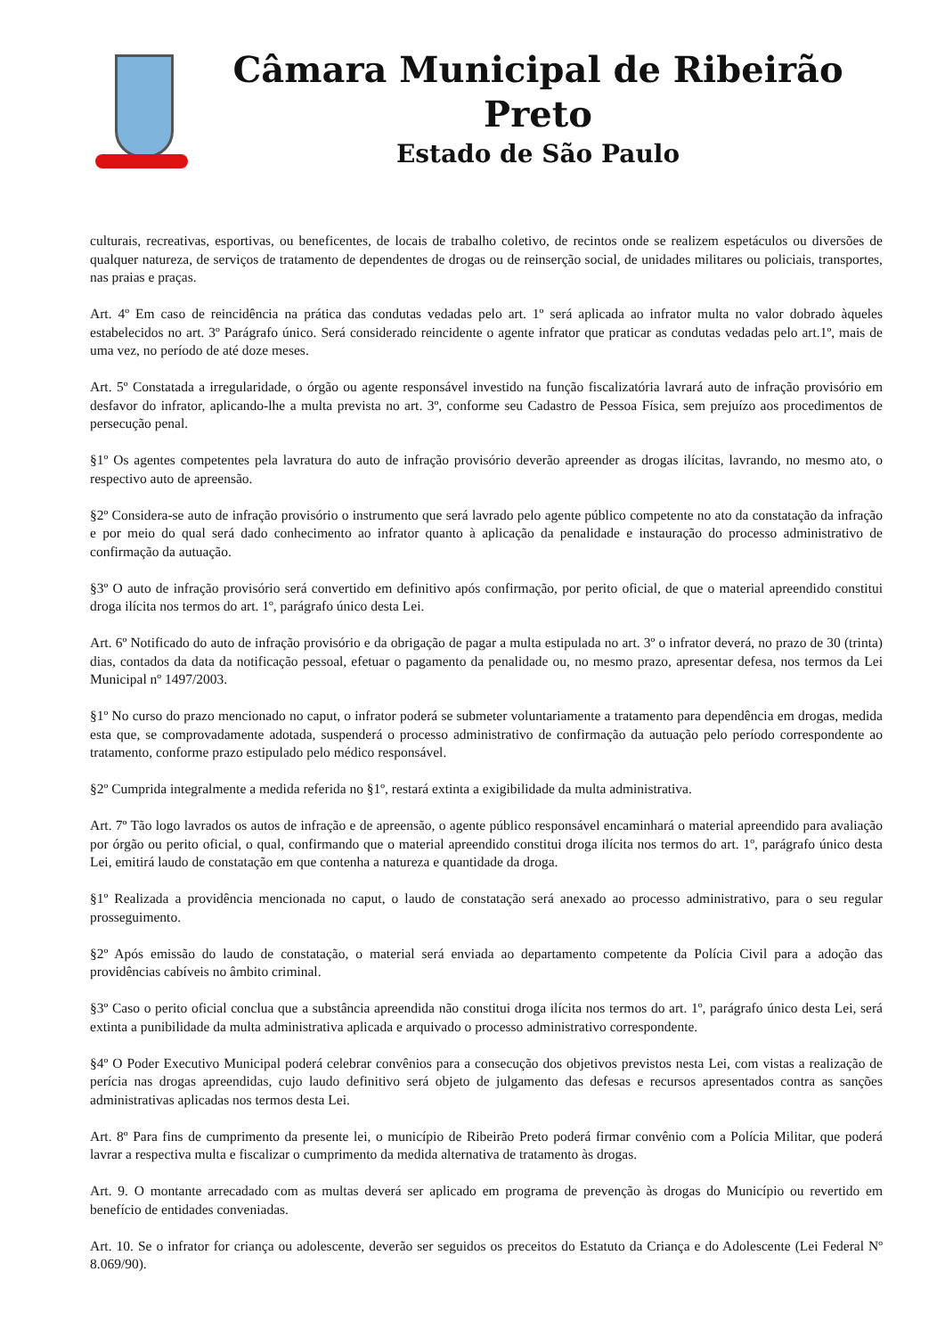Câmara Municipal de Ribeirão Preto
Estado de São Paulo
culturais, recreativas, esportivas, ou beneficentes, de locais de trabalho coletivo, de recintos onde se realizem espetáculos ou diversões de qualquer natureza, de serviços de tratamento de dependentes de drogas ou de reinserção social, de unidades militares ou policiais, transportes, nas praias e praças.
Art. 4º Em caso de reincidência na prática das condutas vedadas pelo art. 1º será aplicada ao infrator multa no valor dobrado àqueles estabelecidos no art. 3º Parágrafo único. Será considerado reincidente o agente infrator que praticar as condutas vedadas pelo art.1º, mais de uma vez, no período de até doze meses.
Art. 5º Constatada a irregularidade, o órgão ou agente responsável investido na função fiscalizatória lavrará auto de infração provisório em desfavor do infrator, aplicando-lhe a multa prevista no art. 3º, conforme seu Cadastro de Pessoa Física, sem prejuízo aos procedimentos de persecução penal.
§1º Os agentes competentes pela lavratura do auto de infração provisório deverão apreender as drogas ilícitas, lavrando, no mesmo ato, o respectivo auto de apreensão.
§2º Considera-se auto de infração provisório o instrumento que será lavrado pelo agente público competente no ato da constatação da infração e por meio do qual será dado conhecimento ao infrator quanto à aplicação da penalidade e instauração do processo administrativo de confirmação da autuação.
§3º O auto de infração provisório será convertido em definitivo após confirmação, por perito oficial, de que o material apreendido constitui droga ilícita nos termos do art. 1º, parágrafo único desta Lei.
Art. 6º Notificado do auto de infração provisório e da obrigação de pagar a multa estipulada no art. 3º o infrator deverá, no prazo de 30 (trinta) dias, contados da data da notificação pessoal, efetuar o pagamento da penalidade ou, no mesmo prazo, apresentar defesa, nos termos da Lei Municipal nº 1497/2003.
§1º No curso do prazo mencionado no caput, o infrator poderá se submeter voluntariamente a tratamento para dependência em drogas, medida esta que, se comprovadamente adotada, suspenderá o processo administrativo de confirmação da autuação pelo período correspondente ao tratamento, conforme prazo estipulado pelo médico responsável.
§2º Cumprida integralmente a medida referida no §1º, restará extinta a exigibilidade da multa administrativa.
Art. 7º Tão logo lavrados os autos de infração e de apreensão, o agente público responsável encaminhará o material apreendido para avaliação por órgão ou perito oficial, o qual, confirmando que o material apreendido constitui droga ilícita nos termos do art. 1º, parágrafo único desta Lei, emitirá laudo de constatação em que contenha a natureza e quantidade da droga.
§1º Realizada a providência mencionada no caput, o laudo de constatação será anexado ao processo administrativo, para o seu regular prosseguimento.
§2º Após emissão do laudo de constatação, o material será enviada ao departamento competente da Polícia Civil para a adoção das providências cabíveis no âmbito criminal.
§3º Caso o perito oficial conclua que a substância apreendida não constitui droga ilícita nos termos do art. 1º, parágrafo único desta Lei, será extinta a punibilidade da multa administrativa aplicada e arquivado o processo administrativo correspondente.
§4º O Poder Executivo Municipal poderá celebrar convênios para a consecução dos objetivos previstos nesta Lei, com vistas a realização de perícia nas drogas apreendidas, cujo laudo definitivo será objeto de julgamento das defesas e recursos apresentados contra as sanções administrativas aplicadas nos termos desta Lei.
Art. 8º Para fins de cumprimento da presente lei, o município de Ribeirão Preto poderá firmar convênio com a Polícia Militar, que poderá lavrar a respectiva multa e fiscalizar o cumprimento da medida alternativa de tratamento às drogas.
Art. 9. O montante arrecadado com as multas deverá ser aplicado em programa de prevenção às drogas do Município ou revertido em benefício de entidades conveniadas.
Art. 10. Se o infrator for criança ou adolescente, deverão ser seguidos os preceitos do Estatuto da Criança e do Adolescente (Lei Federal Nº 8.069/90).